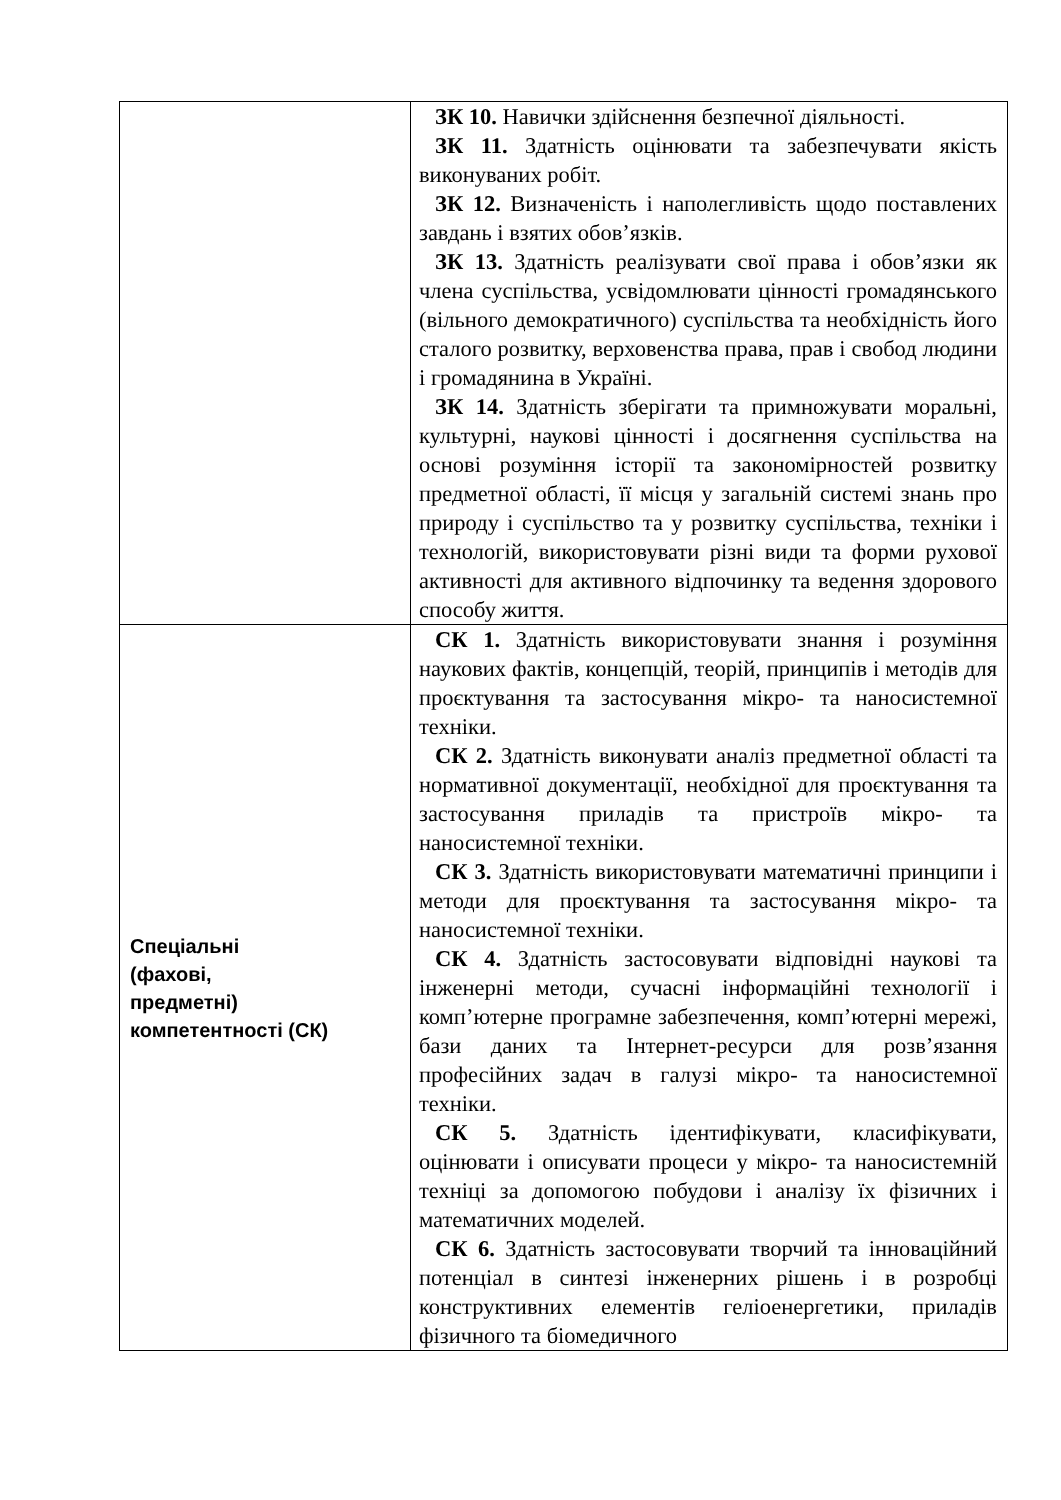| | ЗК 10. Навички здійснення безпечної діяльності. ЗК 11. Здатність оцінювати та забезпечувати якість виконуваних робіт. ЗК 12. Визначеність і наполегливість щодо поставлених завдань і взятих обов’язків. ЗК 13. Здатність реалізувати свої права і обов’язки як члена суспільства, усвідомлювати цінності громадянського (вільного демократичного) суспільства та необхідність його сталого розвитку, верховенства права, прав і свобод людини і громадянина в Україні. ЗК 14. Здатність зберігати та примножувати моральні, культурні, наукові цінності і досягнення суспільства на основі розуміння історії та закономірностей розвитку предметної області, її місця у загальній системі знань про природу і суспільство та у розвитку суспільства, техніки і технологій, використовувати різні види та форми рухової активності для активного відпочинку та ведення здорового способу життя. |
| Спеціальні (фахові, предметні) компетентності (СК) | СК 1. Здатність використовувати знання і розуміння наукових фактів, концепцій, теорій, принципів і методів для проєктування та застосування мікро- та наносистемної техніки. СК 2. Здатність виконувати аналіз предметної області та нормативної документації, необхідної для проєктування та застосування приладів та пристроїв мікро- та наносистемної техніки. СК 3. Здатність використовувати математичні принципи і методи для проєктування та застосування мікро- та наносистемної техніки. СК 4. Здатність застосовувати відповідні наукові та інженерні методи, сучасні інформаційні технології і комп’ютерне програмне забезпечення, комп’ютерні мережі, бази даних та Інтернет-ресурси для розв’язання професійних задач в галузі мікро- та наносистемної техніки. СК 5. Здатність ідентифікувати, класифікувати, оцінювати і описувати процеси у мікро- та наносистемній техніці за допомогою побудови і аналізу їх фізичних і математичних моделей. СК 6. Здатність застосовувати творчий та інноваційний потенціал в синтезі інженерних рішень і в розробці конструктивних елементів геліоенергетики, приладів фізичного та біомедичного |